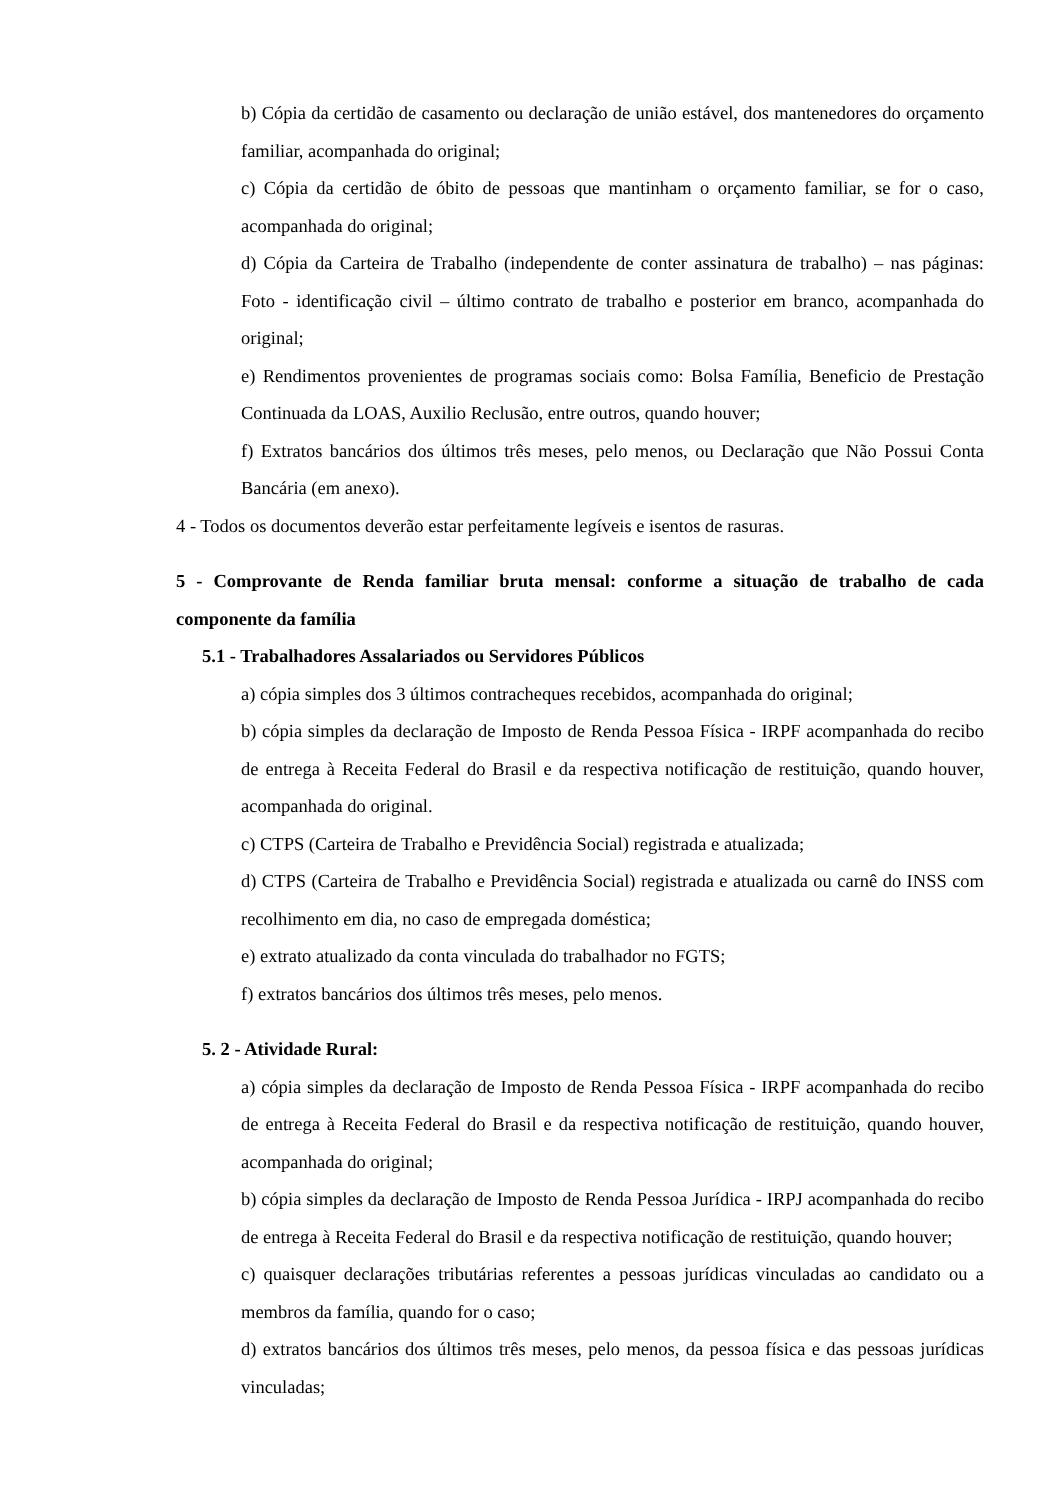b) Cópia da certidão de casamento ou declaração de união estável, dos mantenedores do orçamento familiar, acompanhada do original;
c) Cópia da certidão de óbito de pessoas que mantinham o orçamento familiar, se for o caso, acompanhada do original;
d) Cópia da Carteira de Trabalho (independente de conter assinatura de trabalho) – nas páginas: Foto - identificação civil – último contrato de trabalho e posterior em branco, acompanhada do original;
e) Rendimentos provenientes de programas sociais como: Bolsa Família, Beneficio de Prestação Continuada da LOAS, Auxilio Reclusão, entre outros, quando houver;
f) Extratos bancários dos últimos três meses, pelo menos, ou Declaração que Não Possui Conta Bancária (em anexo).
4 - Todos os documentos deverão estar perfeitamente legíveis e isentos de rasuras.
5 - Comprovante de Renda familiar bruta mensal: conforme a situação de trabalho de cada componente da família
5.1 - Trabalhadores Assalariados ou Servidores Públicos
a) cópia simples dos 3 últimos contracheques recebidos, acompanhada do original;
b) cópia simples da declaração de Imposto de Renda Pessoa Física - IRPF acompanhada do recibo de entrega à Receita Federal do Brasil e da respectiva notificação de restituição, quando houver, acompanhada do original.
c) CTPS (Carteira de Trabalho e Previdência Social) registrada e atualizada;
d) CTPS (Carteira de Trabalho e Previdência Social) registrada e atualizada ou carnê do INSS com recolhimento em dia, no caso de empregada doméstica;
e) extrato atualizado da conta vinculada do trabalhador no FGTS;
f) extratos bancários dos últimos três meses, pelo menos.
5. 2 - Atividade Rural:
a) cópia simples da declaração de Imposto de Renda Pessoa Física - IRPF acompanhada do recibo de entrega à Receita Federal do Brasil e da respectiva notificação de restituição, quando houver, acompanhada do original;
b) cópia simples da declaração de Imposto de Renda Pessoa Jurídica - IRPJ acompanhada do recibo de entrega à Receita Federal do Brasil e da respectiva notificação de restituição, quando houver;
c) quaisquer declarações tributárias referentes a pessoas jurídicas vinculadas ao candidato ou a membros da família, quando for o caso;
d) extratos bancários dos últimos três meses, pelo menos, da pessoa física e das pessoas jurídicas vinculadas;